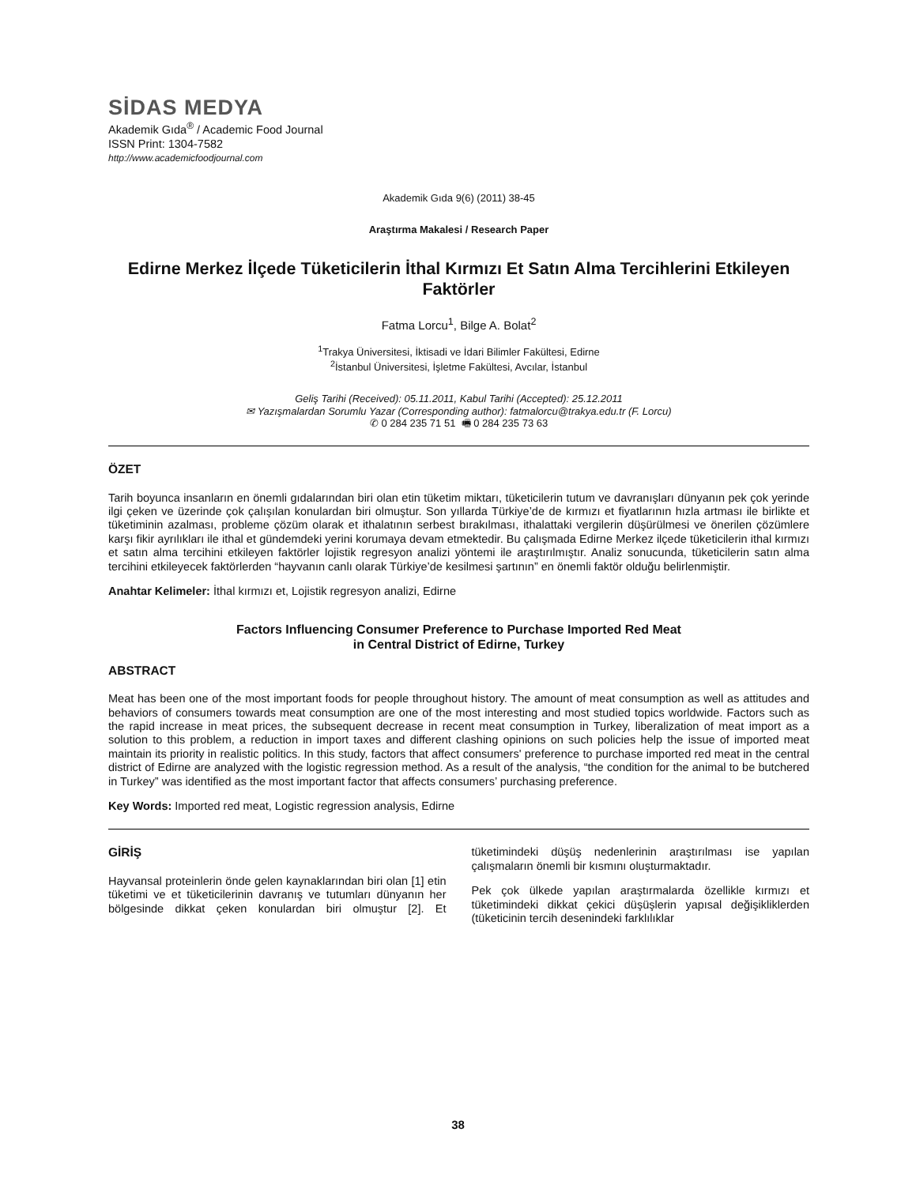SİDAS MEDYA
Akademik Gıda<sup>®</sup> / Academic Food Journal
ISSN Print: 1304-7582
http://www.academicfoodjournal.com
Akademik Gıda 9(6) (2011) 38-45
Araştırma Makalesi / Research Paper
Edirne Merkez İlçede Tüketicilerin İthal Kırmızı Et Satın Alma Tercihlerini Etkileyen Faktörler
Fatma Lorcu<sup>1</sup>, Bilge A. Bolat<sup>2</sup>
<sup>1</sup> Trakya Üniversitesi, İktisadi ve İdari Bilimler Fakültesi, Edirne
<sup>2</sup> İstanbul Üniversitesi, İşletme Fakültesi, Avcılar, İstanbul
Geliş Tarihi (Received): 05.11.2011, Kabul Tarihi (Accepted): 25.12.2011
✉ Yazışmalardan Sorumlu Yazar (Corresponding author): fatmalorcu@trakya.edu.tr (F. Lorcu)
✆ 0 284 235 71 51 🖷 0 284 235 73 63
ÖZET
Tarih boyunca insanların en önemli gıdalarından biri olan etin tüketim miktarı, tüketicilerin tutum ve davranışları dünyanın pek çok yerinde ilgi çeken ve üzerinde çok çalışılan konulardan biri olmuştur. Son yıllarda Türkiye’de de kırmızı et fiyatlarının hızla artması ile birlikte et tüketiminin azalması, probleme çözüm olarak et ithalatının serbest bırakılması, ithalattaki vergilerin düşürülmesi ve önerilen çözümlere karşı fikir ayrılıkları ile ithal et gündemdeki yerini korumaya devam etmektedir. Bu çalışmada Edirne Merkez ilçede tüketicilerin ithal kırmızı et satın alma tercihini etkileyen faktörler lojistik regresyon analizi yöntemi ile araştırılmıştır. Analiz sonucunda, tüketicilerin satın alma tercihini etkileyecek faktörlerden “hayvanın canlı olarak Türkiye’de kesilmesi şartının” en önemli faktör olduğu belirlenmiştir.
Anahtar Kelimeler: İthal kırmızı et, Lojistik regresyon analizi, Edirne
Factors Influencing Consumer Preference to Purchase Imported Red Meat
in Central District of Edirne, Turkey
ABSTRACT
Meat has been one of the most important foods for people throughout history. The amount of meat consumption as well as attitudes and behaviors of consumers towards meat consumption are one of the most interesting and most studied topics worldwide. Factors such as the rapid increase in meat prices, the subsequent decrease in recent meat consumption in Turkey, liberalization of meat import as a solution to this problem, a reduction in import taxes and different clashing opinions on such policies help the issue of imported meat maintain its priority in realistic politics. In this study, factors that affect consumers' preference to purchase imported red meat in the central district of Edirne are analyzed with the logistic regression method. As a result of the analysis, “the condition for the animal to be butchered in Turkey” was identified as the most important factor that affects consumers’ purchasing preference.
Key Words: Imported red meat, Logistic regression analysis, Edirne
GİRİŞ
Hayvansal proteinlerin önde gelen kaynaklarından biri olan [1] etin tüketimi ve et tüketicilerinin davranış ve tutumları dünyanın her bölgesinde dikkat çeken konulardan biri olmuştur [2]. Et tüketimindeki düşüş nedenlerinin araştırılması ise yapılan çalışmaların önemli bir kısmını oluşturmaktadır.
Pek çok ülkede yapılan araştırmalarda özellikle kırmızı et tüketimindeki dikkat çekici düşüşlerin yapısal değişikliklerden (tüketicinin tercih desenindeki farklılıklar
38